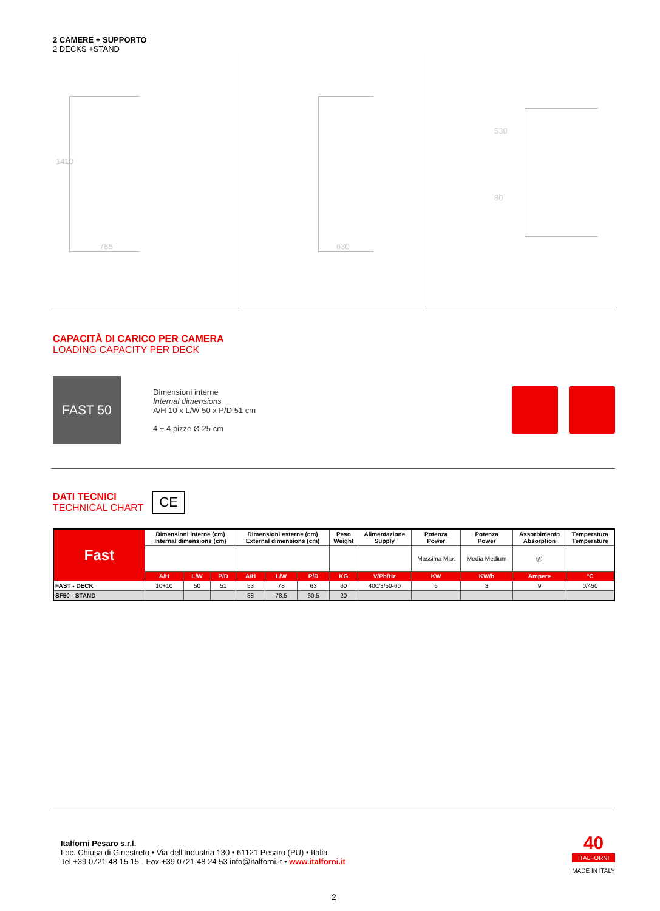2 CAMERE + SUPPORTO
2 DECKS +STAND
785
1410
630
530
80
CAPACITÀ DI CARICO PER CAMERA
LOADING CAPACITY PER DECK
FAST 50
Dimensioni interne
Internal dimensions
A/H 10 x L/W 50 x P/D 51 cm
4 + 4 pizze Ø 25 cm
DATI TECNICI
TECHNICAL CHART
CE
| Fast | Dimensioni interne (cm) Internal dimensions (cm) | | | Dimensioni esterne (cm) External dimensions (cm) | | | Peso Weight | Alimentazione Supply | Potenza Power | Potenza Power | Assorbimento Absorption | Temperatura Temperature |
| | | | | | | | | | Massima Max | Media Medium | Ⓐ | |
| | A/H | L/W | P/D | A/H | L/W | P/D | KG | V/Ph/Hz | KW | KW/h | Ampere | °C |
| FAST - DECK | 10+10 | 50 | 51 | 53 | 78 | 63 | 60 | 400/3/50-60 | 6 | 3 | 9 | 0/450 |
| SF50 - STAND | | | | 88 | 78,5 | 60,5 | 20 | | | | | |
Italforni Pesaro s.r.l.
Loc. Chiusa di Ginestreto • Via dell’Industria 130 • 61121 Pesaro (PU) • Italia
Tel +39 0721 48 15 15 - Fax +39 0721 48 24 53 info@italforni.it • www.italforni.it
40
ITALFORNI
MADE IN ITALY
2